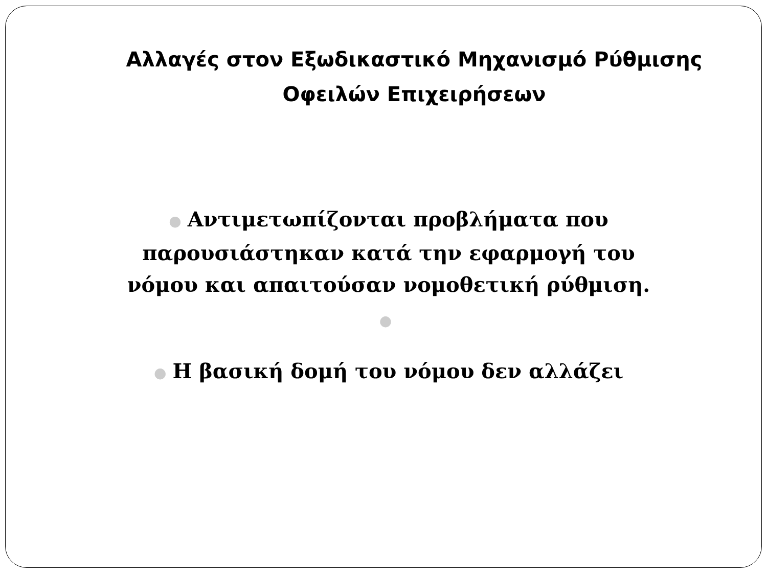Αλλαγές στον Εξωδικαστικό Μηχανισμό Ρύθμισης
Οφειλών Επιχειρήσεων
● Αντιμετωπίζονται προβλήματα που
παρουσιάστηκαν κατά την εφαρμογή του
νόμου και απαιτούσαν νομοθετική ρύθμιση.
●
● Η βασική δομή του νόμου δεν αλλάζει